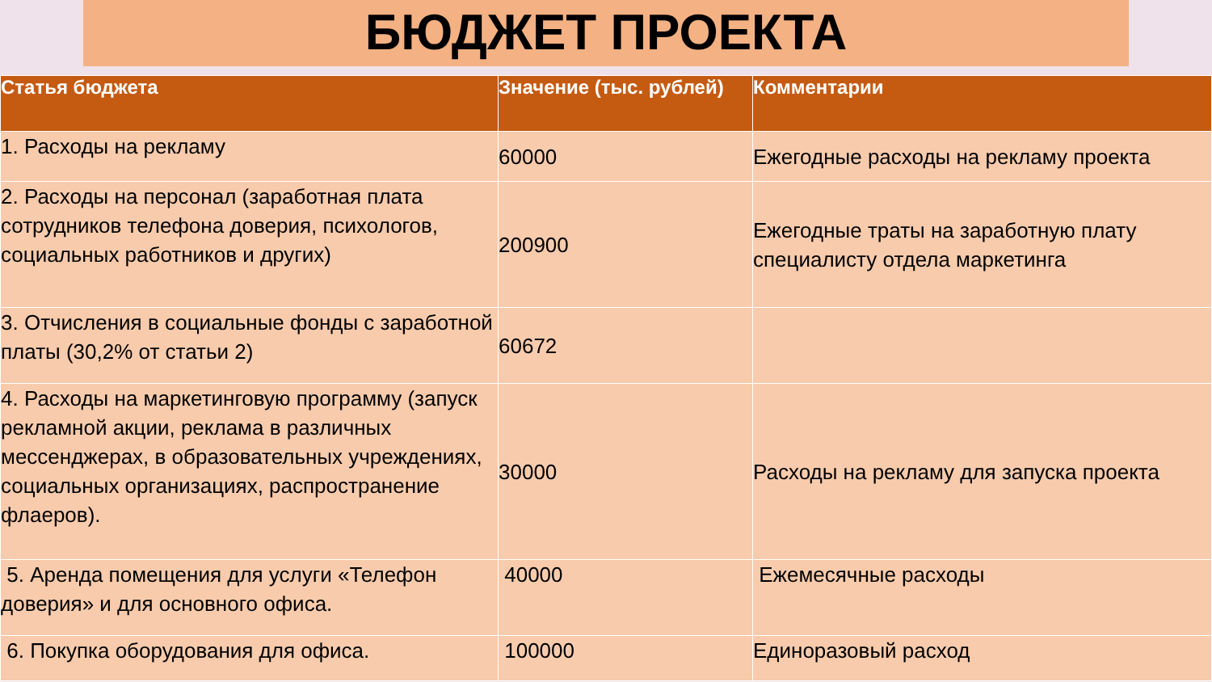БЮДЖЕТ ПРОЕКТА
| Статья бюджета | Значение (тыс. рублей) | Комментарии |
| --- | --- | --- |
| 1. Расходы на рекламу | 60000 | Ежегодные расходы на рекламу проекта |
| 2. Расходы на персонал (заработная плата сотрудников телефона доверия, психологов, социальных работников и других) | 200900 | Ежегодные траты на заработную плату специалисту отдела маркетинга |
| 3. Отчисления в социальные фонды с заработной платы (30,2% от статьи 2) | 60672 | |
| 4. Расходы на маркетинговую программу (запуск рекламной акции, реклама в различных мессенджерах, в образовательных учреждениях, социальных организациях, распространение флаеров). | 30000 | Расходы на рекламу для запуска проекта |
| 5. Аренда помещения для услуги «Телефон доверия» и для основного офиса. | 40000 | Ежемесячные расходы |
| 6. Покупка оборудования для офиса. | 100000 | Единоразовый расход |